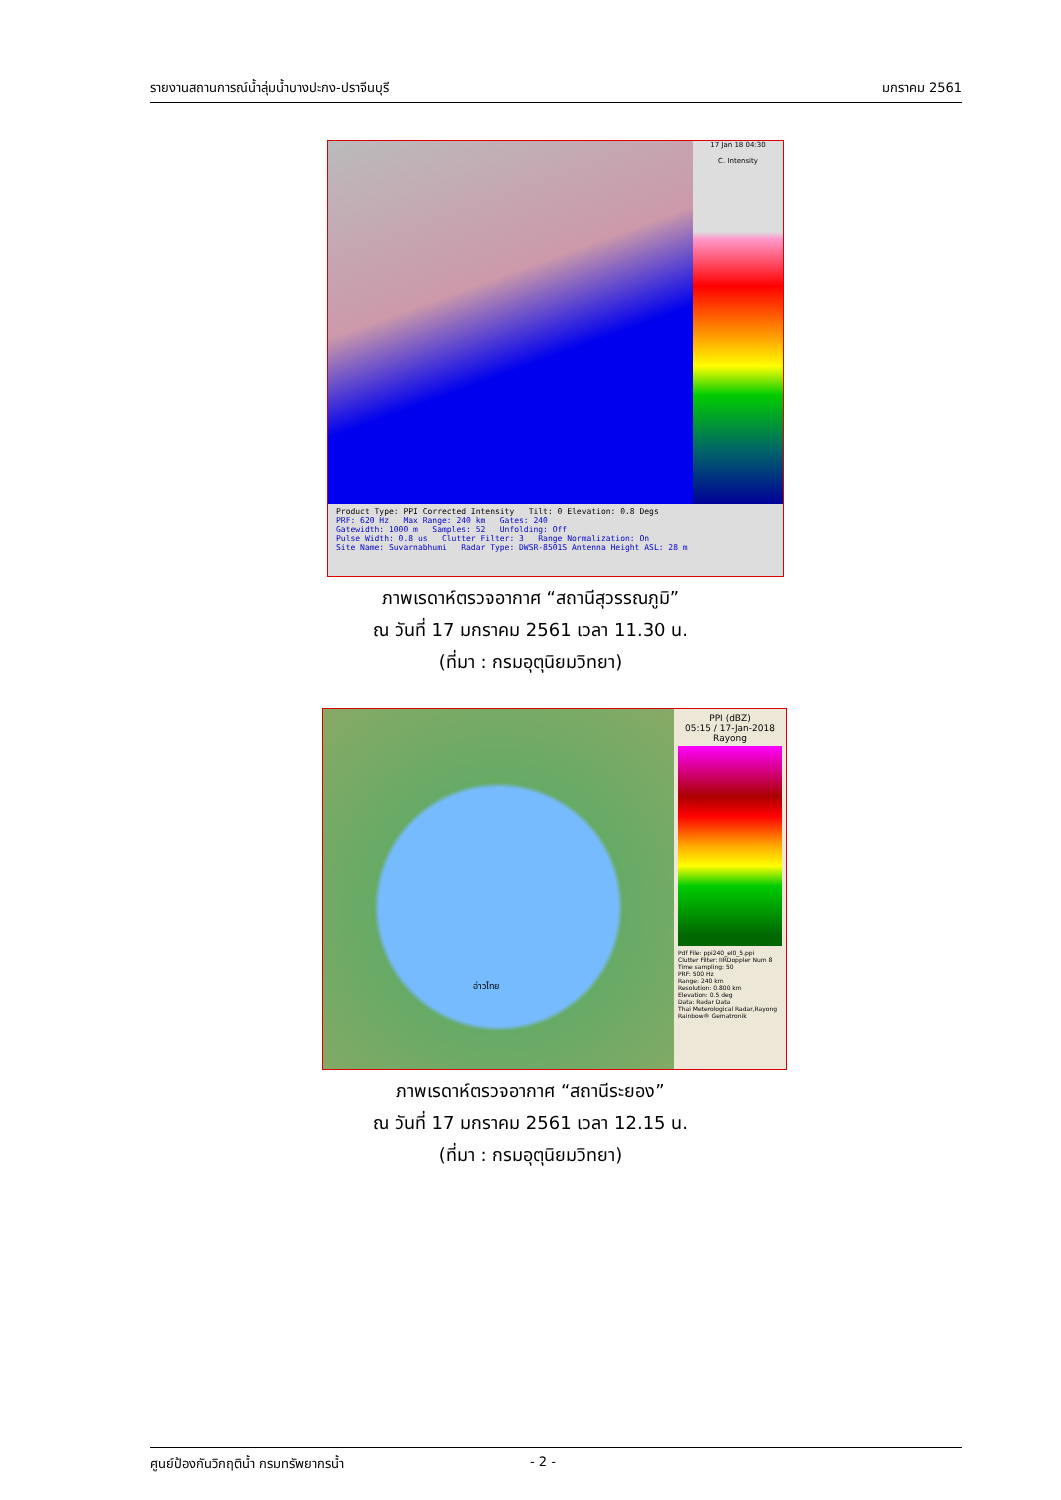รายงานสถานการณ์น้ำลุ่มน้ำบางปะกง-ปราจีนบุรี มกราคม 2561
17 Jan 18 04:30
C. Intensity
Product Type: PPI Corrected Intensity Tilt: 0 Elevation: 0.8 Degs
PRF: 620 Hz Max Range: 240 km Gates: 240
Gatewidth: 1000 m Samples: 52 Unfolding: Off
Pulse Width: 0.8 us Clutter Filter: 3 Range Normalization: On
Site Name: Suvarnabhumi Radar Type: DWSR-8501S Antenna Height ASL: 28 m
ภาพเรดาห์ตรวจอากาศ “สถานีสุวรรณภูมิ”
ณ วันที่ 17 มกราคม 2561 เวลา 11.30 น.
(ที่มา : กรมอุตุนิยมวิทยา)
อ่าวไทย
PPI (dBZ)
05:15 / 17-Jan-2018
Rayong
Pdf File: ppi240_el0_5.ppi
Clutter Filter: IIRDoppler Num 8
Time sampling: 50
PRF: 500 Hz
Range: 240 km
Resolution: 0.800 km
Elevation: 0.5 deg
Data: Radar Data
Thai Meterological Radar,Rayong
Rainbow® Gematronik
ภาพเรดาห์ตรวจอากาศ “สถานีระยอง”
ณ วันที่ 17 มกราคม 2561 เวลา 12.15 น.
(ที่มา : กรมอุตุนิยมวิทยา)
ศูนย์ป้องกันวิกฤติน้ำ กรมทรัพยากรน้ำ - 2 -